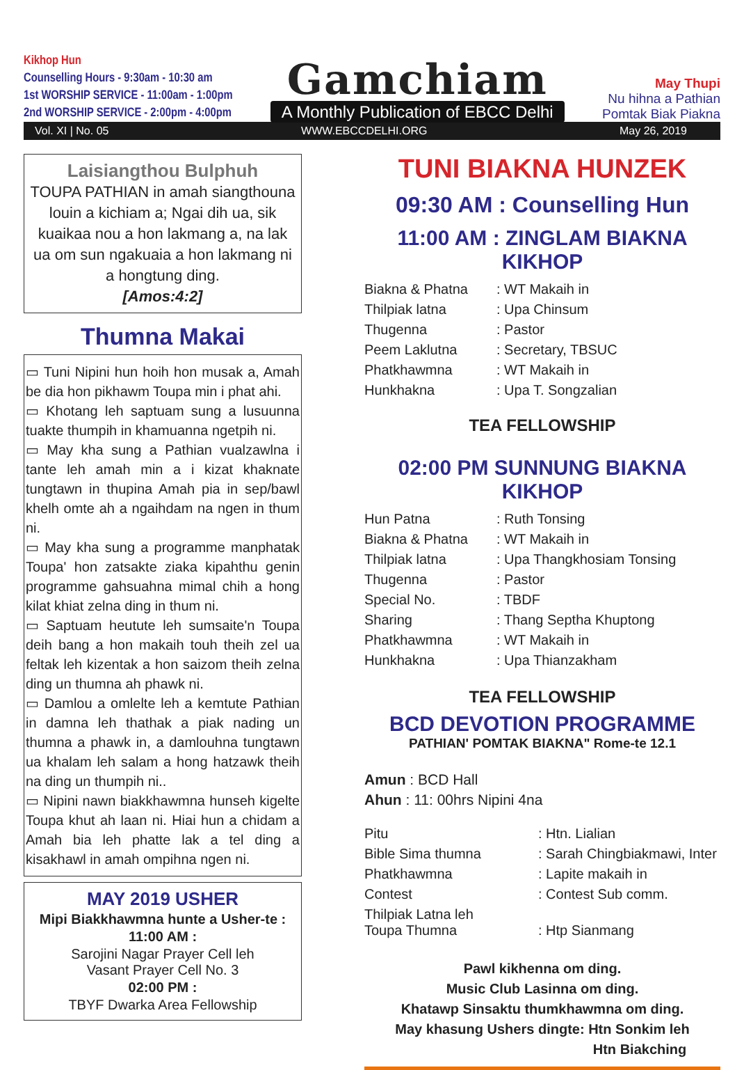Kikhop Hun
Counselling Hours - 9:30am - 10:30 am
1st WORSHIP SERVICE - 11:00am - 1:00pm
2nd WORSHIP SERVICE - 2:00pm - 4:00pm
Gamchiam
A Monthly Publication of EBCC Delhi
May Thupi
Nu hihna a Pathian
Pomtak Biak Piakna
Vol. XI | No. 05 WWW.EBCCDELHI.ORG May 26, 2019
Laisiangthou Bulphuh
TOUPA PATHIAN in amah siangthouna louin a kichiam a; Ngai dih ua, sik kuaikaa nou a hon lakmang a, na lak ua om sun ngakuaia a hon lakmang ni a hongtung ding.
[Amos:4:2]
Thumna Makai
▭ Tuni Nipini hun hoih hon musak a, Amah be dia hon pikhawm Toupa min i phat ahi.
▭ Khotang leh saptuam sung a lusuunna tuakte thumpih in khamuanna ngetpih ni.
▭ May kha sung a Pathian vualzawlna i tante leh amah min a i kizat khaknate tungtawn in thupina Amah pia in sep/bawl khelh omte ah a ngaihdam na ngen in thum ni.
▭ May kha sung a programme manphatak Toupa' hon zatsakte ziaka kipahthu genin programme gahsuahna mimal chih a hong kilat khiat zelna ding in thum ni.
▭ Saptuam heutute leh sumsaite'n Toupa deih bang a hon makaih touh theih zel ua feltak leh kizentak a hon saizom theih zelna ding un thumna ah phawk ni.
▭ Damlou a omlelte leh a kemtute Pathian in damna leh thathak a piak nading un thumna a phawk in, a damlouhna tungtawn ua khalam leh salam a hong hatzawk theih na ding un thumpih ni..
▭ Nipini nawn biakkhawmna hunseh kigelte Toupa khut ah laan ni. Hiai hun a chidam a Amah bia leh phatte lak a tel ding a kisakhawl in amah ompihna ngen ni.
MAY 2019 USHER
Mipi Biakkhawmna hunte a Usher-te :
11:00 AM :
Sarojini Nagar Prayer Cell leh
Vasant Prayer Cell No. 3
02:00 PM :
TBYF Dwarka Area Fellowship
TUNI BIAKNA HUNZEK
09:30 AM : Counselling Hun
11:00 AM : ZINGLAM BIAKNA KIKHOP
| Biakna & Phatna | : WT Makaih in |
| Thilpiak latna | : Upa Chinsum |
| Thugenna | : Pastor |
| Peem Laklutna | : Secretary, TBSUC |
| Phatkhawmna | : WT Makaih in |
| Hunkhakna | : Upa T. Songzalian |
TEA FELLOWSHIP
02:00 PM SUNNUNG BIAKNA KIKHOP
| Hun Patna | : Ruth Tonsing |
| Biakna & Phatna | : WT Makaih in |
| Thilpiak latna | : Upa Thangkhosiam Tonsing |
| Thugenna | : Pastor |
| Special No. | : TBDF |
| Sharing | : Thang Septha Khuptong |
| Phatkhawmna | : WT Makaih in |
| Hunkhakna | : Upa Thianzakham |
TEA FELLOWSHIP
BCD DEVOTION PROGRAMME
PATHIAN' POMTAK BIAKNA" Rome-te 12.1
Amun : BCD Hall
Ahun : 11: 00hrs Nipini 4na
| Pitu | : Htn. Lialian |
| Bible Sima thumna | : Sarah Chingbiakmawi, Inter |
| Phatkhawmna | : Lapite makaih in |
| Contest | : Contest Sub comm. |
| Thilpiak Latna leh Toupa Thumna | : Htp Sianmang |
Pawl kikhenna om ding.
Music Club Lasinna om ding.
Khatawp Sinsaktu thumkhawmna om ding.
May khasung Ushers dingte: Htn Sonkim leh
Htn Biakching